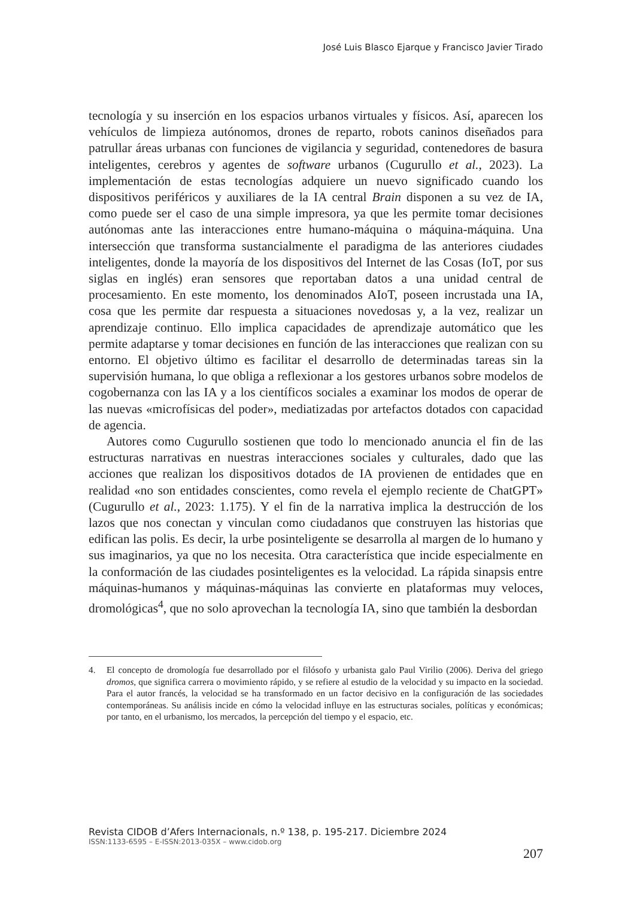José Luis Blasco Ejarque y Francisco Javier Tirado
tecnología y su inserción en los espacios urbanos virtuales y físicos. Así, aparecen los vehículos de limpieza autónomos, drones de reparto, robots caninos diseñados para patrullar áreas urbanas con funciones de vigilancia y seguridad, contenedores de basura inteligentes, cerebros y agentes de software urbanos (Cugurullo et al., 2023). La implementación de estas tecnologías adquiere un nuevo significado cuando los dispositivos periféricos y auxiliares de la IA central Brain disponen a su vez de IA, como puede ser el caso de una simple impresora, ya que les permite tomar decisiones autónomas ante las interacciones entre humano-máquina o máquina-máquina. Una intersección que transforma sustancialmente el paradigma de las anteriores ciudades inteligentes, donde la mayoría de los dispositivos del Internet de las Cosas (IoT, por sus siglas en inglés) eran sensores que reportaban datos a una unidad central de procesamiento. En este momento, los denominados AIoT, poseen incrustada una IA, cosa que les permite dar respuesta a situaciones novedosas y, a la vez, realizar un aprendizaje continuo. Ello implica capacidades de aprendizaje automático que les permite adaptarse y tomar decisiones en función de las interacciones que realizan con su entorno. El objetivo último es facilitar el desarrollo de determinadas tareas sin la supervisión humana, lo que obliga a reflexionar a los gestores urbanos sobre modelos de cogobernanza con las IA y a los científicos sociales a examinar los modos de operar de las nuevas «microfísicas del poder», mediatizadas por artefactos dotados con capacidad de agencia.
Autores como Cugurullo sostienen que todo lo mencionado anuncia el fin de las estructuras narrativas en nuestras interacciones sociales y culturales, dado que las acciones que realizan los dispositivos dotados de IA provienen de entidades que en realidad «no son entidades conscientes, como revela el ejemplo reciente de ChatGPT» (Cugurullo et al., 2023: 1.175). Y el fin de la narrativa implica la destrucción de los lazos que nos conectan y vinculan como ciudadanos que construyen las historias que edifican las polis. Es decir, la urbe posinteligente se desarrolla al margen de lo humano y sus imaginarios, ya que no los necesita. Otra característica que incide especialmente en la conformación de las ciudades posinteligentes es la velocidad. La rápida sinapsis entre máquinas-humanos y máquinas-máquinas las convierte en plataformas muy veloces, dromológicas<sup>4</sup>, que no solo aprovechan la tecnología IA, sino que también la desbordan
4. El concepto de dromología fue desarrollado por el filósofo y urbanista galo Paul Virilio (2006). Deriva del griego dromos, que significa carrera o movimiento rápido, y se refiere al estudio de la velocidad y su impacto en la sociedad. Para el autor francés, la velocidad se ha transformado en un factor decisivo en la configuración de las sociedades contemporáneas. Su análisis incide en cómo la velocidad influye en las estructuras sociales, políticas y económicas; por tanto, en el urbanismo, los mercados, la percepción del tiempo y el espacio, etc.
Revista CIDOB d’Afers Internacionals, n.º 138, p. 195-217. Diciembre 2024
ISSN:1133-6595 – E-ISSN:2013-035X – www.cidob.org
207